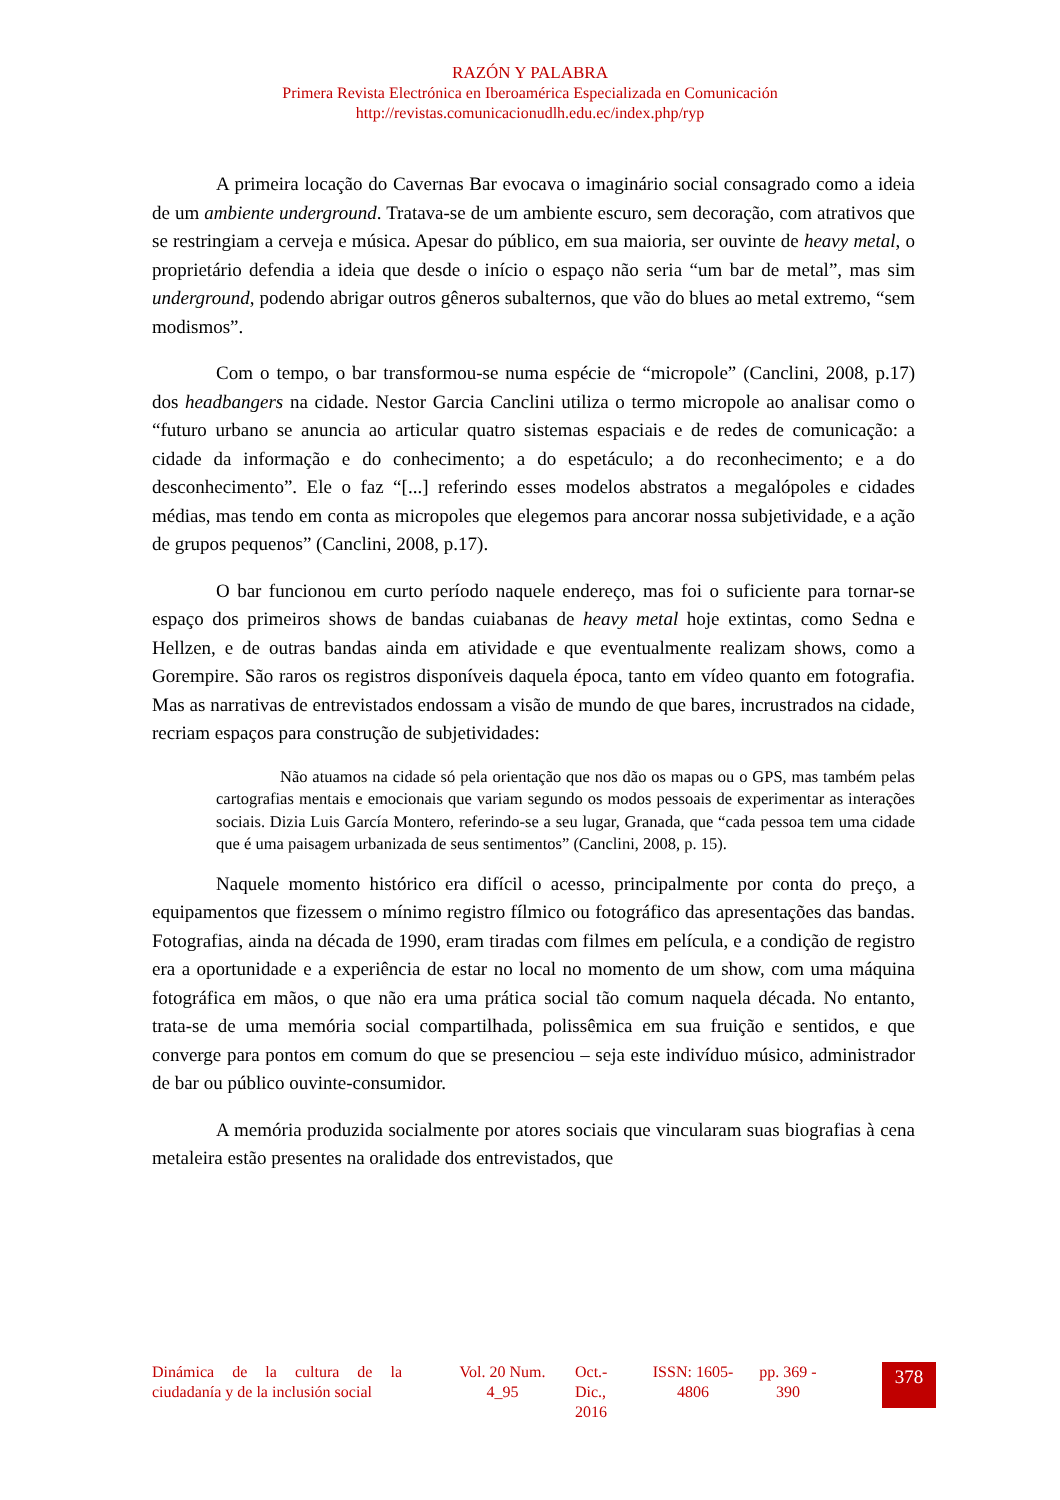RAZÓN Y PALABRA
Primera Revista Electrónica en Iberoamérica Especializada en Comunicación
http://revistas.comunicacionudlh.edu.ec/index.php/ryp
A primeira locação do Cavernas Bar evocava o imaginário social consagrado como a ideia de um ambiente underground. Tratava-se de um ambiente escuro, sem decoração, com atrativos que se restringiam a cerveja e música. Apesar do público, em sua maioria, ser ouvinte de heavy metal, o proprietário defendia a ideia que desde o início o espaço não seria “um bar de metal”, mas sim underground, podendo abrigar outros gêneros subalternos, que vão do blues ao metal extremo, “sem modismos”.
Com o tempo, o bar transformou-se numa espécie de “micropole” (Canclini, 2008, p.17) dos headbangers na cidade. Nestor Garcia Canclini utiliza o termo micropole ao analisar como o “futuro urbano se anuncia ao articular quatro sistemas espaciais e de redes de comunicação: a cidade da informação e do conhecimento; a do espetáculo; a do reconhecimento; e a do desconhecimento”. Ele o faz “[...] referindo esses modelos abstratos a megalópoles e cidades médias, mas tendo em conta as micropoles que elegemos para ancorar nossa subjetividade, e a ação de grupos pequenos” (Canclini, 2008, p.17).
O bar funcionou em curto período naquele endereço, mas foi o suficiente para tornar-se espaço dos primeiros shows de bandas cuiabanas de heavy metal hoje extintas, como Sedna e Hellzen, e de outras bandas ainda em atividade e que eventualmente realizam shows, como a Gorempire. São raros os registros disponíveis daquela época, tanto em vídeo quanto em fotografia. Mas as narrativas de entrevistados endossam a visão de mundo de que bares, incrustrados na cidade, recriam espaços para construção de subjetividades:
Não atuamos na cidade só pela orientação que nos dão os mapas ou o GPS, mas também pelas cartografias mentais e emocionais que variam segundo os modos pessoais de experimentar as interações sociais. Dizia Luis García Montero, referindo-se a seu lugar, Granada, que “cada pessoa tem uma cidade que é uma paisagem urbanizada de seus sentimentos” (Canclini, 2008, p. 15).
Naquele momento histórico era difícil o acesso, principalmente por conta do preço, a equipamentos que fizessem o mínimo registro fílmico ou fotográfico das apresentações das bandas. Fotografias, ainda na década de 1990, eram tiradas com filmes em película, e a condição de registro era a oportunidade e a experiência de estar no local no momento de um show, com uma máquina fotográfica em mãos, o que não era uma prática social tão comum naquela década. No entanto, trata-se de uma memória social compartilhada, polissêmica em sua fruição e sentidos, e que converge para pontos em comum do que se presenciou – seja este indivíduo músico, administrador de bar ou público ouvinte-consumidor.
A memória produzida socialmente por atores sociais que vincularam suas biografias à cena metaleira estão presentes na oralidade dos entrevistados, que
Dinámica de la cultura de la ciudadanía y de la inclusión social
Vol. 20 Num. 4_95
Oct.- Dic., 2016
ISSN: 1605-4806
pp. 369 - 390
378